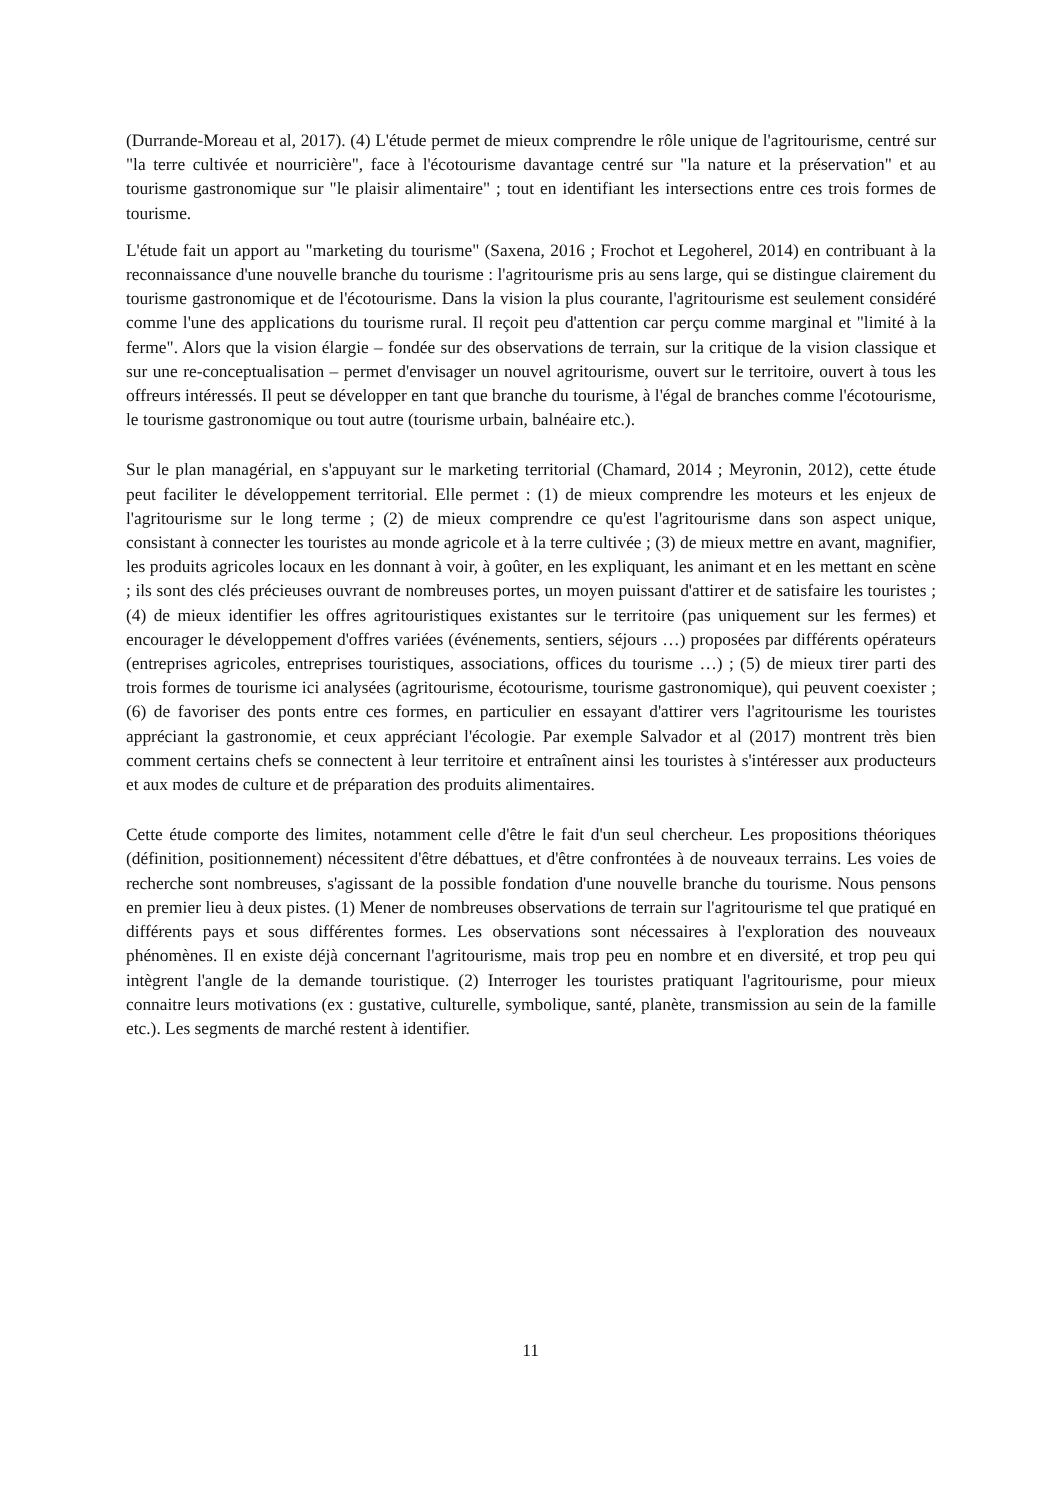(Durrande-Moreau et al, 2017). (4) L'étude permet de mieux comprendre le rôle unique de l'agritourisme, centré sur "la terre cultivée et nourricière", face à l'écotourisme davantage centré sur "la nature et la préservation" et au tourisme gastronomique sur "le plaisir alimentaire" ; tout en identifiant les intersections entre ces trois formes de tourisme.
L'étude fait un apport au "marketing du tourisme" (Saxena, 2016 ; Frochot et Legoherel, 2014) en contribuant à la reconnaissance d'une nouvelle branche du tourisme : l'agritourisme pris au sens large, qui se distingue clairement du tourisme gastronomique et de l'écotourisme. Dans la vision la plus courante, l'agritourisme est seulement considéré comme l'une des applications du tourisme rural. Il reçoit peu d'attention car perçu comme marginal et "limité à la ferme". Alors que la vision élargie – fondée sur des observations de terrain, sur la critique de la vision classique et sur une re-conceptualisation – permet d'envisager un nouvel agritourisme, ouvert sur le territoire, ouvert à tous les offreurs intéressés. Il peut se développer en tant que branche du tourisme, à l'égal de branches comme l'écotourisme, le tourisme gastronomique ou tout autre (tourisme urbain, balnéaire etc.).
Sur le plan managérial, en s'appuyant sur le marketing territorial (Chamard, 2014 ; Meyronin, 2012), cette étude peut faciliter le développement territorial. Elle permet : (1) de mieux comprendre les moteurs et les enjeux de l'agritourisme sur le long terme ; (2) de mieux comprendre ce qu'est l'agritourisme dans son aspect unique, consistant à connecter les touristes au monde agricole et à la terre cultivée ; (3) de mieux mettre en avant, magnifier, les produits agricoles locaux en les donnant à voir, à goûter, en les expliquant, les animant et en les mettant en scène ; ils sont des clés précieuses ouvrant de nombreuses portes, un moyen puissant d'attirer et de satisfaire les touristes ; (4) de mieux identifier les offres agritouristiques existantes sur le territoire (pas uniquement sur les fermes) et encourager le développement d'offres variées (événements, sentiers, séjours …) proposées par différents opérateurs (entreprises agricoles, entreprises touristiques, associations, offices du tourisme …) ; (5) de mieux tirer parti des trois formes de tourisme ici analysées (agritourisme, écotourisme, tourisme gastronomique), qui peuvent coexister ; (6) de favoriser des ponts entre ces formes, en particulier en essayant d'attirer vers l'agritourisme les touristes appréciant la gastronomie, et ceux appréciant l'écologie. Par exemple Salvador et al (2017) montrent très bien comment certains chefs se connectent à leur territoire et entraînent ainsi les touristes à s'intéresser aux producteurs et aux modes de culture et de préparation des produits alimentaires.
Cette étude comporte des limites, notamment celle d'être le fait d'un seul chercheur. Les propositions théoriques (définition, positionnement) nécessitent d'être débattues, et d'être confrontées à de nouveaux terrains. Les voies de recherche sont nombreuses, s'agissant de la possible fondation d'une nouvelle branche du tourisme. Nous pensons en premier lieu à deux pistes. (1) Mener de nombreuses observations de terrain sur l'agritourisme tel que pratiqué en différents pays et sous différentes formes. Les observations sont nécessaires à l'exploration des nouveaux phénomènes. Il en existe déjà concernant l'agritourisme, mais trop peu en nombre et en diversité, et trop peu qui intègrent l'angle de la demande touristique. (2) Interroger les touristes pratiquant l'agritourisme, pour mieux connaitre leurs motivations (ex : gustative, culturelle, symbolique, santé, planète, transmission au sein de la famille etc.). Les segments de marché restent à identifier.
11